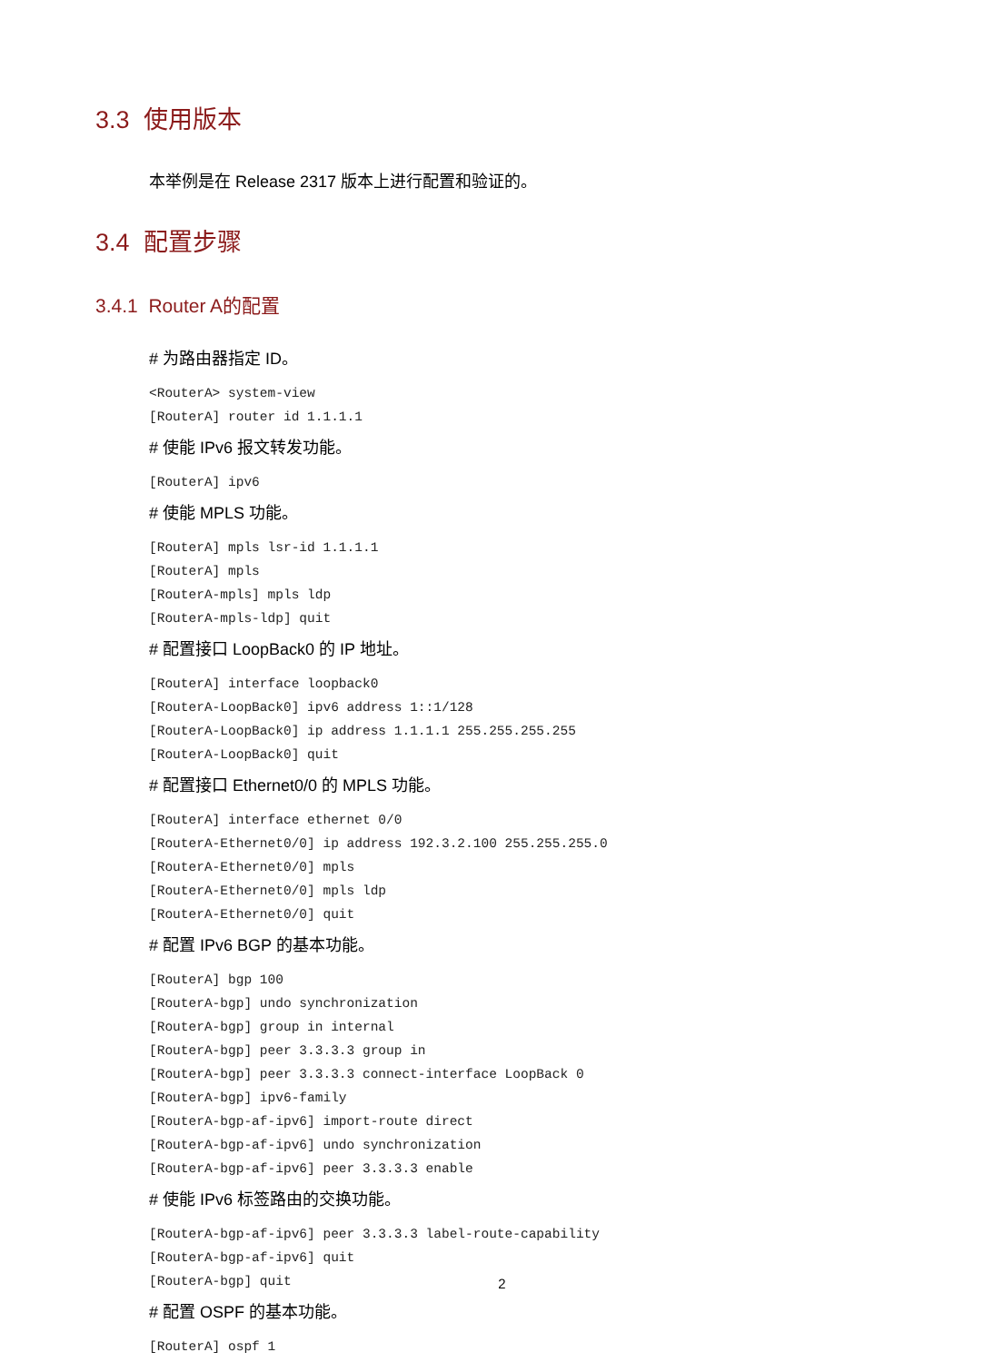3.3 使用版本
本举例是在 Release 2317 版本上进行配置和验证的。
3.4 配置步骤
3.4.1 Router A的配置
# 为路由器指定 ID。
<RouterA> system-view
[RouterA] router id 1.1.1.1
# 使能 IPv6 报文转发功能。
[RouterA] ipv6
# 使能 MPLS 功能。
[RouterA] mpls lsr-id 1.1.1.1
[RouterA] mpls
[RouterA-mpls] mpls ldp
[RouterA-mpls-ldp] quit
# 配置接口 LoopBack0 的 IP 地址。
[RouterA] interface loopback0
[RouterA-LoopBack0] ipv6 address 1::1/128
[RouterA-LoopBack0] ip address 1.1.1.1 255.255.255.255
[RouterA-LoopBack0] quit
# 配置接口 Ethernet0/0 的 MPLS 功能。
[RouterA] interface ethernet 0/0
[RouterA-Ethernet0/0] ip address 192.3.2.100 255.255.255.0
[RouterA-Ethernet0/0] mpls
[RouterA-Ethernet0/0] mpls ldp
[RouterA-Ethernet0/0] quit
# 配置 IPv6 BGP 的基本功能。
[RouterA] bgp 100
[RouterA-bgp] undo synchronization
[RouterA-bgp] group in internal
[RouterA-bgp] peer 3.3.3.3 group in
[RouterA-bgp] peer 3.3.3.3 connect-interface LoopBack 0
[RouterA-bgp] ipv6-family
[RouterA-bgp-af-ipv6] import-route direct
[RouterA-bgp-af-ipv6] undo synchronization
[RouterA-bgp-af-ipv6] peer 3.3.3.3 enable
# 使能 IPv6 标签路由的交换功能。
[RouterA-bgp-af-ipv6] peer 3.3.3.3 label-route-capability
[RouterA-bgp-af-ipv6] quit
[RouterA-bgp] quit
# 配置 OSPF 的基本功能。
[RouterA] ospf 1
2